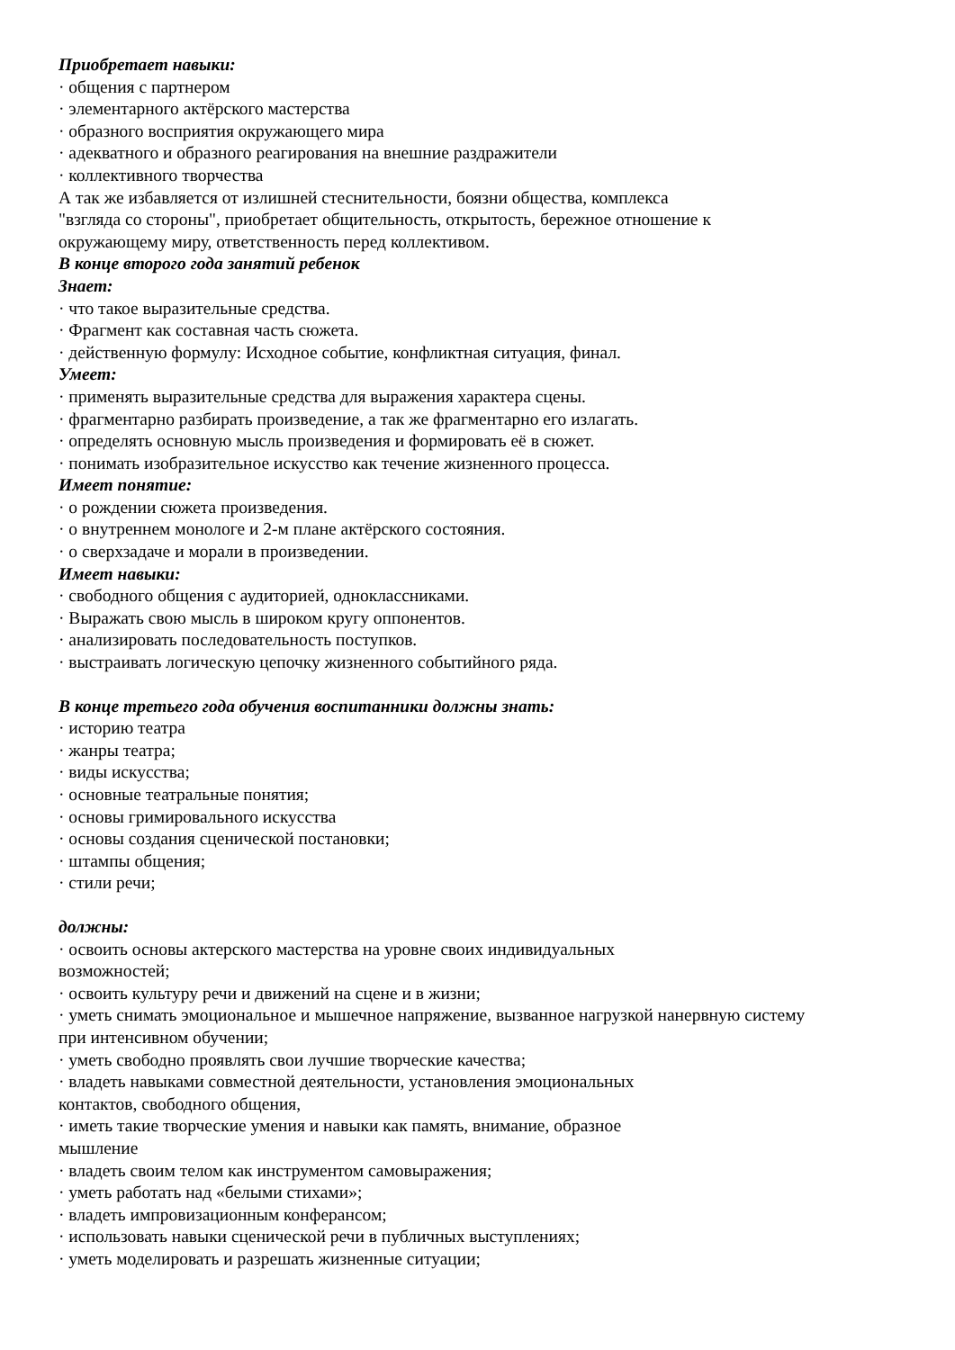Приобретает навыки:
· общения с партнером
· элементарного актёрского мастерства
· образного восприятия окружающего мира
· адекватного и образного реагирования на внешние раздражители
· коллективного творчества
А так же избавляется от излишней стеснительности, боязни общества, комплекса
"взгляда со стороны", приобретает общительность, открытость, бережное отношение к
окружающему миру, ответственность перед коллективом.
В конце второго года занятий ребенок
Знает:
· что такое выразительные средства.
· Фрагмент как составная часть сюжета.
· действенную формулу: Исходное событие, конфликтная ситуация, финал.
Умеет:
· применять выразительные средства для выражения характера сцены.
· фрагментарно разбирать произведение, а так же фрагментарно его излагать.
· определять основную мысль произведения и формировать её в сюжет.
· понимать изобразительное искусство как течение жизненного процесса.
Имеет понятие:
· о рождении сюжета произведения.
· о внутреннем монологе и 2-м плане актёрского состояния.
· о сверхзадаче и морали в произведении.
Имеет навыки:
· свободного общения с аудиторией, одноклассниками.
· Выражать свою мысль в широком кругу оппонентов.
· анализировать последовательность поступков.
· выстраивать логическую цепочку жизненного событийного ряда.
В конце третьего года обучения воспитанники должны знать:
· историю театра
· жанры театра;
· виды искусства;
· основные театральные понятия;
· основы гримировального искусства
· основы создания сценической постановки;
· штампы общения;
· стили речи;
должны:
· освоить основы актерского мастерства на уровне своих индивидуальных
возможностей;
· освоить культуру речи и движений на сцене и в жизни;
· уметь снимать эмоциональное и мышечное напряжение, вызванное нагрузкой нанервную систему
при интенсивном обучении;
· уметь свободно проявлять свои лучшие творческие качества;
· владеть навыками совместной деятельности, установления эмоциональных
контактов, свободного общения,
· иметь такие творческие умения и навыки как память, внимание, образное
мышление
· владеть своим телом как инструментом самовыражения;
· уметь работать над «белыми стихами»;
· владеть импровизационным конферансом;
· использовать навыки сценической речи в публичных выступлениях;
· уметь моделировать и разрешать жизненные ситуации;